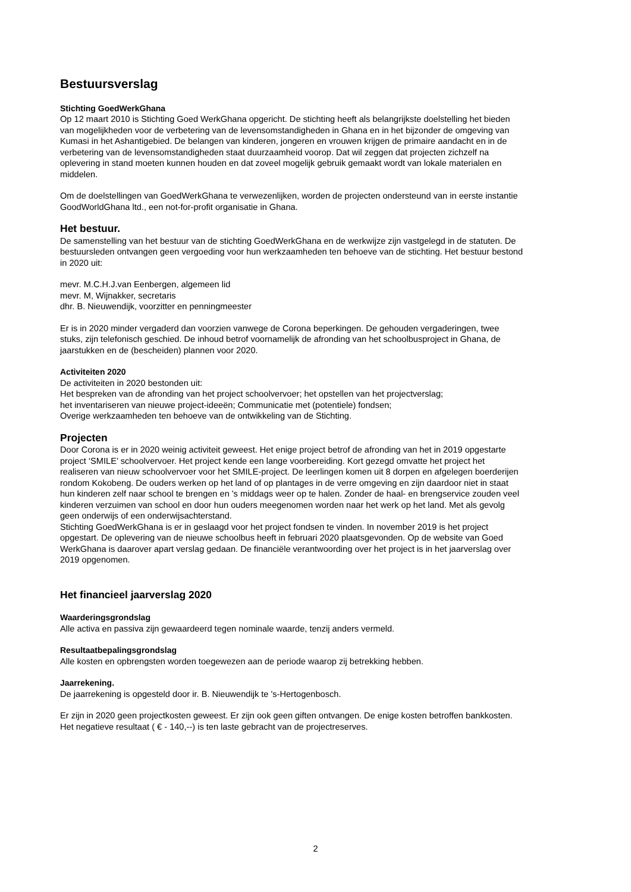Bestuursverslag
Stichting GoedWerkGhana
Op 12 maart 2010 is Stichting Goed WerkGhana opgericht. De stichting heeft als belangrijkste doelstelling het bieden van mogelijkheden voor de verbetering van de levensomstandigheden in Ghana en in het bijzonder de omgeving van Kumasi in het Ashantigebied. De belangen van kinderen, jongeren en vrouwen krijgen de primaire aandacht en in de verbetering van de levensomstandigheden staat duurzaamheid voorop. Dat wil zeggen dat projecten zichzelf na oplevering in stand moeten kunnen houden en dat zoveel mogelijk gebruik gemaakt wordt van lokale materialen en middelen.
Om de doelstellingen van GoedWerkGhana te verwezenlijken, worden de projecten ondersteund van in eerste instantie GoodWorldGhana ltd., een not-for-profit organisatie in Ghana.
Het bestuur.
De samenstelling van het bestuur van de stichting GoedWerkGhana en de werkwijze zijn vastgelegd in de statuten. De bestuursleden ontvangen geen vergoeding voor hun werkzaamheden ten behoeve van de stichting. Het bestuur bestond in 2020 uit:
mevr. M.C.H.J.van Eenbergen, algemeen lid
mevr. M, Wijnakker, secretaris
dhr. B. Nieuwendijk, voorzitter en penningmeester
Er is in 2020 minder vergaderd dan voorzien vanwege de Corona beperkingen. De gehouden vergaderingen, twee stuks, zijn telefonisch geschied. De inhoud betrof voornamelijk de afronding van het schoolbusproject in Ghana, de jaarstukken en de (bescheiden) plannen voor 2020.
Activiteiten 2020
De activiteiten in 2020 bestonden uit:
Het bespreken van de afronding van het project schoolvervoer; het opstellen van het projectverslag;
het inventariseren van nieuwe project-ideeën; Communicatie met (potentiele) fondsen;
Overige werkzaamheden ten behoeve van de ontwikkeling van de Stichting.
Projecten
Door Corona is er in 2020 weinig activiteit geweest. Het enige project betrof de afronding van het in 2019 opgestarte project ‘SMILE’ schoolvervoer. Het project kende een lange voorbereiding. Kort gezegd omvatte het project het realiseren van nieuw schoolvervoer voor het SMILE-project. De leerlingen komen uit 8 dorpen en afgelegen boerderijen rondom Kokobeng. De ouders werken op het land of op plantages in de verre omgeving en zijn daardoor niet in staat hun kinderen zelf naar school te brengen en 's middags weer op te halen. Zonder de haal- en brengservice zouden veel kinderen verzuimen van school en door hun ouders meegenomen worden naar het werk op het land. Met als gevolg geen onderwijs of een onderwijsachterstand.
Stichting GoedWerkGhana is er in geslaagd voor het project fondsen te vinden. In november 2019 is het project opgestart. De oplevering van de nieuwe schoolbus heeft in februari 2020 plaatsgevonden. Op de website van Goed WerkGhana is daarover apart verslag gedaan. De financiële verantwoording over het project is in het jaarverslag over 2019 opgenomen.
Het financieel jaarverslag 2020
Waarderingsgrondslag
Alle activa en passiva zijn gewaardeerd tegen nominale waarde, tenzij anders vermeld.
Resultaatbepalingsgrondslag
Alle kosten en opbrengsten worden toegewezen aan de periode waarop zij betrekking hebben.
Jaarrekening.
De jaarrekening is opgesteld door ir. B. Nieuwendijk te 's-Hertogenbosch.
Er zijn in 2020 geen projectkosten geweest. Er zijn ook geen giften ontvangen. De enige kosten betroffen bankkosten. Het negatieve resultaat ( € - 140,--) is ten laste gebracht van de projectreserves.
2